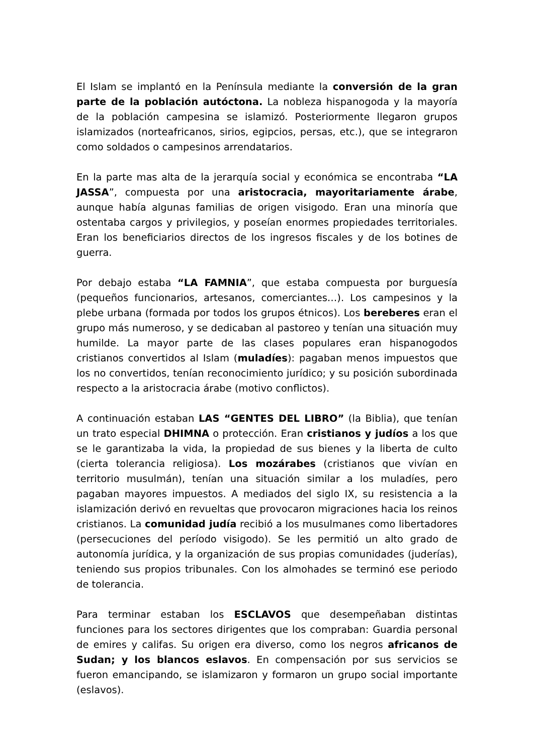El Islam se implantó en la Península mediante la conversión de la gran parte de la población autóctona. La nobleza hispanogoda y la mayoría de la población campesina se islamizó. Posteriormente llegaron grupos islamizados (norteafricanos, sirios, egipcios, persas, etc.), que se integraron como soldados o campesinos arrendatarios.
En la parte mas alta de la jerarquía social y económica se encontraba “LA JASSA”, compuesta por una aristocracia, mayoritariamente árabe, aunque había algunas familias de origen visigodo. Eran una minoría que ostentaba cargos y privilegios, y poseían enormes propiedades territoriales. Eran los beneficiarios directos de los ingresos fiscales y de los botines de guerra.
Por debajo estaba “LA FAMNIA”, que estaba compuesta por burguesía (pequeños funcionarios, artesanos, comerciantes…). Los campesinos y la plebe urbana (formada por todos los grupos étnicos). Los bereberes eran el grupo más numeroso, y se dedicaban al pastoreo y tenían una situación muy humilde. La mayor parte de las clases populares eran hispanogodos cristianos convertidos al Islam (muladíes): pagaban menos impuestos que los no convertidos, tenían reconocimiento jurídico; y su posición subordinada respecto a la aristocracia árabe (motivo conflictos).
A continuación estaban LAS “GENTES DEL LIBRO” (la Biblia), que tenían un trato especial DHIMNA o protección. Eran cristianos y judíos a los que se le garantizaba la vida, la propiedad de sus bienes y la liberta de culto (cierta tolerancia religiosa). Los mozárabes (cristianos que vivían en territorio musulmán), tenían una situación similar a los muladíes, pero pagaban mayores impuestos. A mediados del siglo IX, su resistencia a la islamización derivó en revueltas que provocaron migraciones hacia los reinos cristianos. La comunidad judía recibió a los musulmanes como libertadores (persecuciones del período visigodo). Se les permitió un alto grado de autonomía jurídica, y la organización de sus propias comunidades (juderías), teniendo sus propios tribunales. Con los almohades se terminó ese periodo de tolerancia.
Para terminar estaban los ESCLAVOS que desempeñaban distintas funciones para los sectores dirigentes que los compraban: Guardia personal de emires y califas. Su origen era diverso, como los negros africanos de Sudan; y los blancos eslavos. En compensación por sus servicios se fueron emancipando, se islamizaron y formaron un grupo social importante (eslavos).